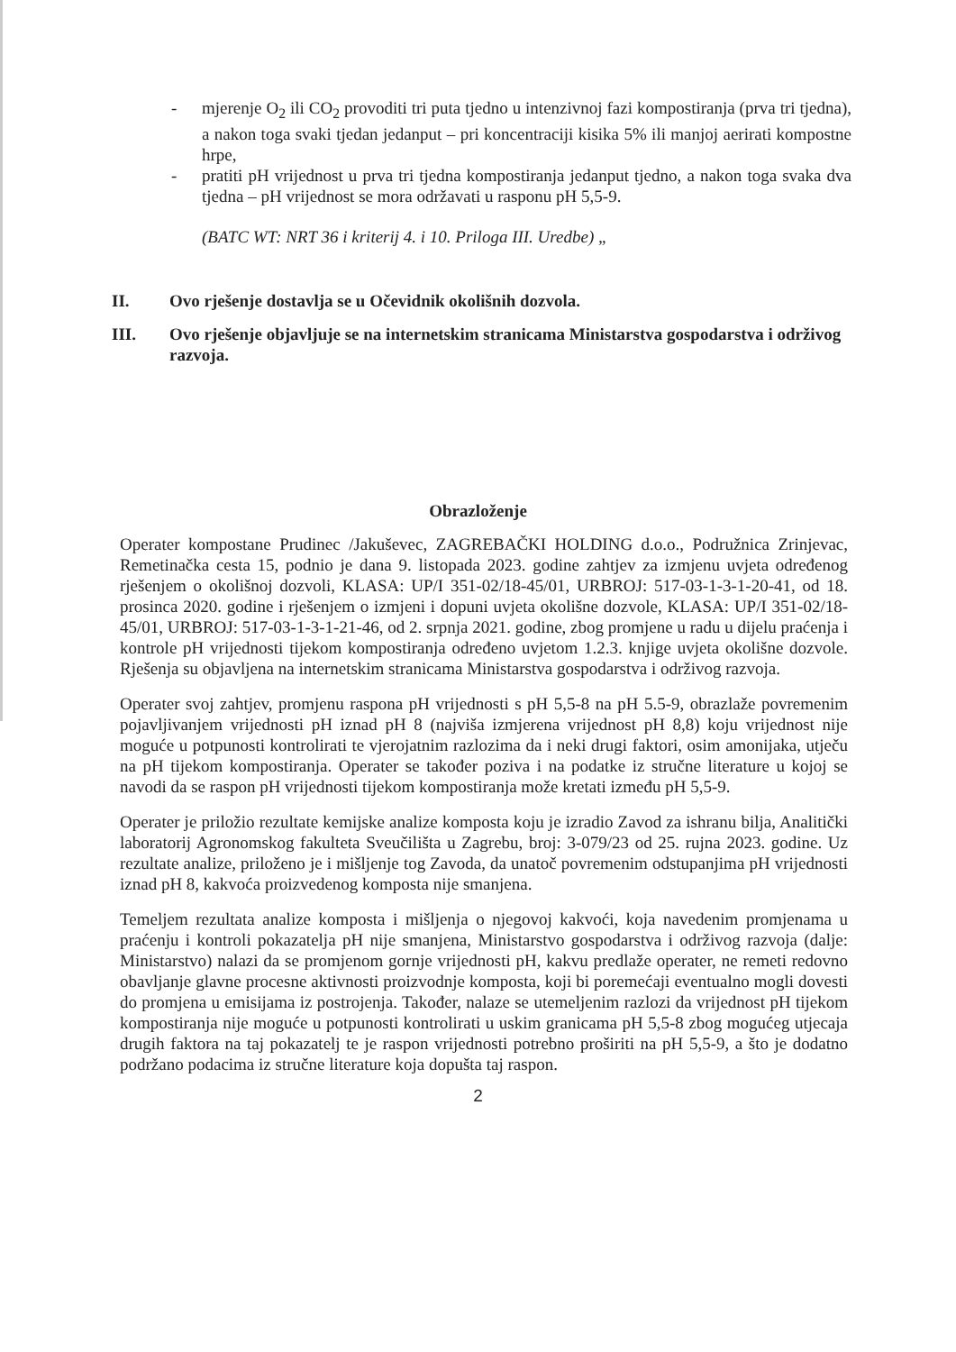- mjerenje O<sub>2</sub> ili CO<sub>2</sub> provoditi tri puta tjedno u intenzivnoj fazi kompostiranja (prva tri tjedna), a nakon toga svaki tjedan jedanput – pri koncentraciji kisika 5% ili manjoj aerirati kompostne hrpe,
- pratiti pH vrijednost u prva tri tjedna kompostiranja jedanput tjedno, a nakon toga svaka dva tjedna – pH vrijednost se mora održavati u rasponu pH 5,5-9.
(BATC WT: NRT 36 i kriterij 4. i 10. Priloga III. Uredbe) „
II. Ovo rješenje dostavlja se u Očevidnik okolišnih dozvola.
III. Ovo rješenje objavljuje se na internetskim stranicama Ministarstva gospodarstva i održivog razvoja.
Obrazloženje
Operater kompostane Prudinec /Jakuševec, ZAGREBAČKI HOLDING d.o.o., Podružnica Zrinjevac, Remetinačka cesta 15, podnio je dana 9. listopada 2023. godine zahtjev za izmjenu uvjeta određenog rješenjem o okolišnoj dozvoli, KLASA: UP/I 351-02/18-45/01, URBROJ: 517-03-1-3-1-20-41, od 18. prosinca 2020. godine i rješenjem o izmjeni i dopuni uvjeta okolišne dozvole, KLASA: UP/I 351-02/18-45/01, URBROJ: 517-03-1-3-1-21-46, od 2. srpnja 2021. godine, zbog promjene u radu u dijelu praćenja i kontrole pH vrijednosti tijekom kompostiranja određeno uvjetom 1.2.3. knjige uvjeta okolišne dozvole. Rješenja su objavljena na internetskim stranicama Ministarstva gospodarstva i održivog razvoja.
Operater svoj zahtjev, promjenu raspona pH vrijednosti s pH 5,5-8 na pH 5.5-9, obrazlaže povremenim pojavljivanjem vrijednosti pH iznad pH 8 (najviša izmjerena vrijednost pH 8,8) koju vrijednost nije moguće u potpunosti kontrolirati te vjerojatnim razlozima da i neki drugi faktori, osim amonijaka, utječu na pH tijekom kompostiranja. Operater se također poziva i na podatke iz stručne literature u kojoj se navodi da se raspon pH vrijednosti tijekom kompostiranja može kretati između pH 5,5-9.
Operater je priložio rezultate kemijske analize komposta koju je izradio Zavod za ishranu bilja, Analitički laboratorij Agronomskog fakulteta Sveučilišta u Zagrebu, broj: 3-079/23 od 25. rujna 2023. godine. Uz rezultate analize, priloženo je i mišljenje tog Zavoda, da unatoč povremenim odstupanjima pH vrijednosti iznad pH 8, kakvoća proizvedenog komposta nije smanjena.
Temeljem rezultata analize komposta i mišljenja o njegovoj kakvoći, koja navedenim promjenama u praćenju i kontroli pokazatelja pH nije smanjena, Ministarstvo gospodarstva i održivog razvoja (dalje: Ministarstvo) nalazi da se promjenom gornje vrijednosti pH, kakvu predlaže operater, ne remeti redovno obavljanje glavne procesne aktivnosti proizvodnje komposta, koji bi poremećaji eventualno mogli dovesti do promjena u emisijama iz postrojenja. Također, nalaze se utemeljenim razlozi da vrijednost pH tijekom kompostiranja nije moguće u potpunosti kontrolirati u uskim granicama pH 5,5-8 zbog mogućeg utjecaja drugih faktora na taj pokazatelj te je raspon vrijednosti potrebno proširiti na pH 5,5-9, a što je dodatno podržano podacima iz stručne literature koja dopušta taj raspon.
2